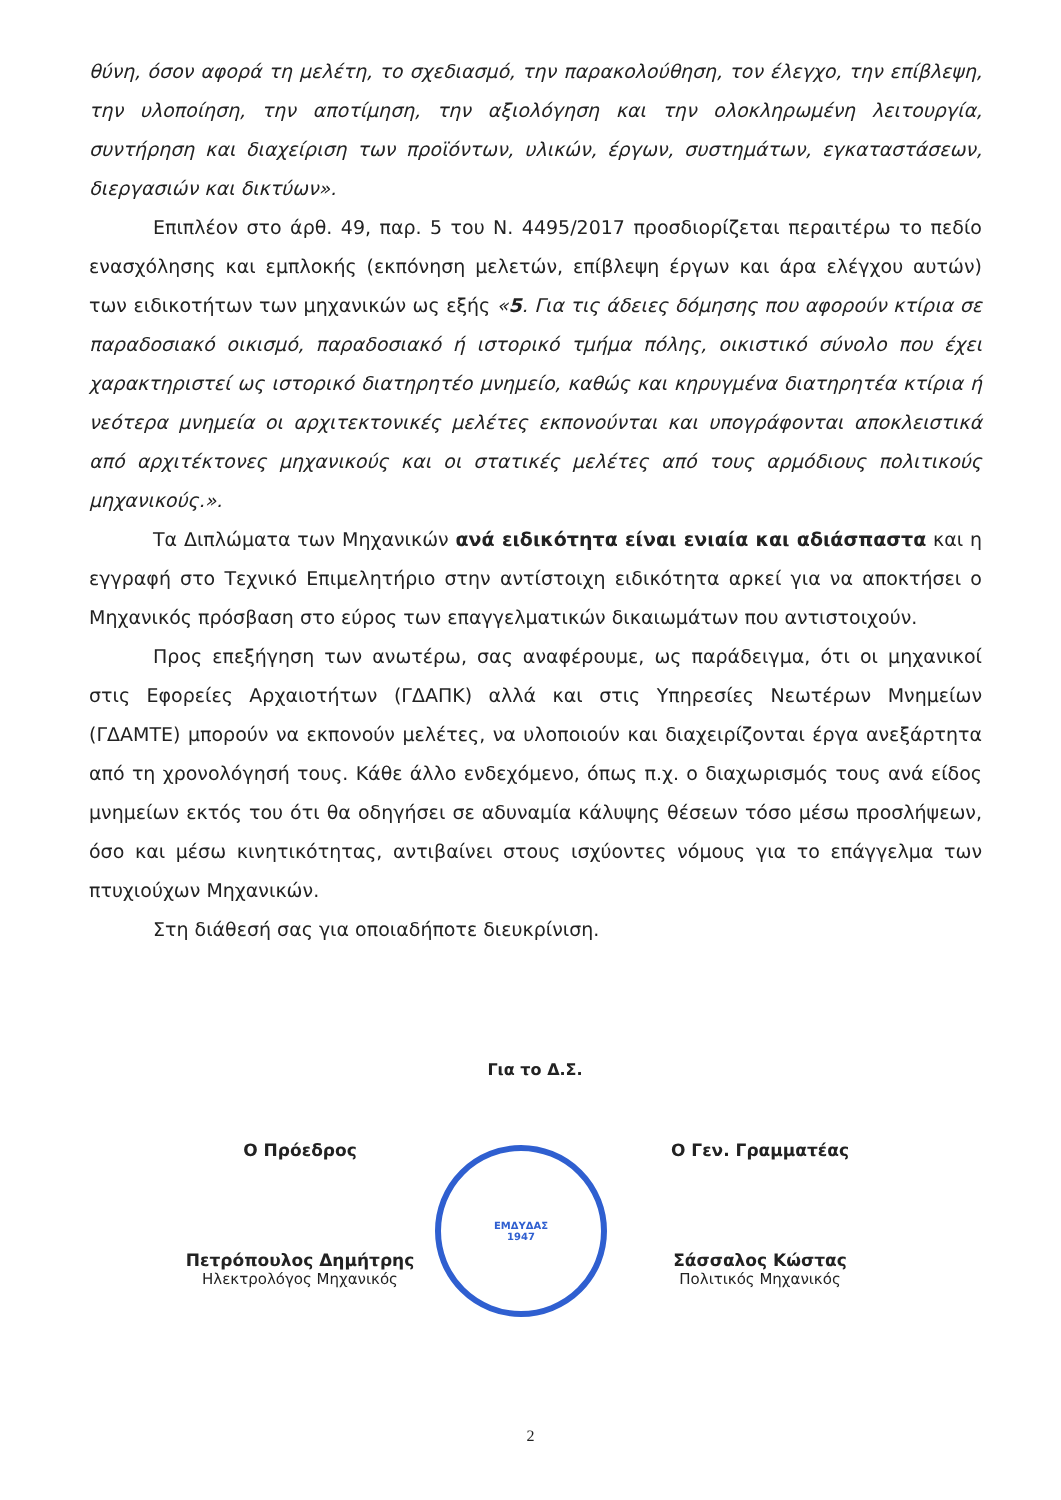θύνη, όσον αφορά τη μελέτη, το σχεδιασμό, την παρακολούθηση, τον έλεγχο, την επίβλεψη, την υλοποίηση, την αποτίμηση, την αξιολόγηση και την ολοκληρωμένη λειτουργία, συντήρηση και διαχείριση των προϊόντων, υλικών, έργων, συστημάτων, εγκαταστάσεων, διεργασιών και δικτύων».
Επιπλέον στο άρθ. 49, παρ. 5 του Ν. 4495/2017 προσδιορίζεται περαιτέρω το πεδίο ενασχόλησης και εμπλοκής (εκπόνηση μελετών, επίβλεψη έργων και άρα ελέγχου αυτών) των ειδικοτήτων των μηχανικών ως εξής «5. Για τις άδειες δόμησης που αφορούν κτίρια σε παραδοσιακό οικισμό, παραδοσιακό ή ιστορικό τμήμα πόλης, οικιστικό σύνολο που έχει χαρακτηριστεί ως ιστορικό διατηρητέο μνημείο, καθώς και κηρυγμένα διατηρητέα κτίρια ή νεότερα μνημεία οι αρχιτεκτονικές μελέτες εκπονούνται και υπογράφονται αποκλειστικά από αρχιτέκτονες μηχανικούς και οι στατικές μελέτες από τους αρμόδιους πολιτικούς μηχανικούς.».
Τα Διπλώματα των Μηχανικών ανά ειδικότητα είναι ενιαία και αδιάσπαστα και η εγγραφή στο Τεχνικό Επιμελητήριο στην αντίστοιχη ειδικότητα αρκεί για να αποκτήσει ο Μηχανικός πρόσβαση στο εύρος των επαγγελματικών δικαιωμάτων που αντιστοιχούν.
Προς επεξήγηση των ανωτέρω, σας αναφέρουμε, ως παράδειγμα, ότι οι μηχανικοί στις Εφορείες Αρχαιοτήτων (ΓΔΑΠΚ) αλλά και στις Υπηρεσίες Νεωτέρων Μνημείων (ΓΔΑΜΤΕ) μπορούν να εκπονούν μελέτες, να υλοποιούν και διαχειρίζονται έργα ανεξάρτητα από τη χρονολόγησή τους. Κάθε άλλο ενδεχόμενο, όπως π.χ. ο διαχωρισμός τους ανά είδος μνημείων εκτός του ότι θα οδηγήσει σε αδυναμία κάλυψης θέσεων τόσο μέσω προσλήψεων, όσο και μέσω κινητικότητας, αντιβαίνει στους ισχύοντες νόμους για το επάγγελμα των πτυχιούχων Μηχανικών.
Στη διάθεσή σας για οποιαδήποτε διευκρίνιση.
Για το Δ.Σ.
Ο Πρόεδρος
Πετρόπουλος Δημήτρης
Ηλεκτρολόγος Μηχανικός
ΕΜΔΥΔΑΣ
1947
Ο Γεν. Γραμματέας
Σάσσαλος Κώστας
Πολιτικός Μηχανικός
2